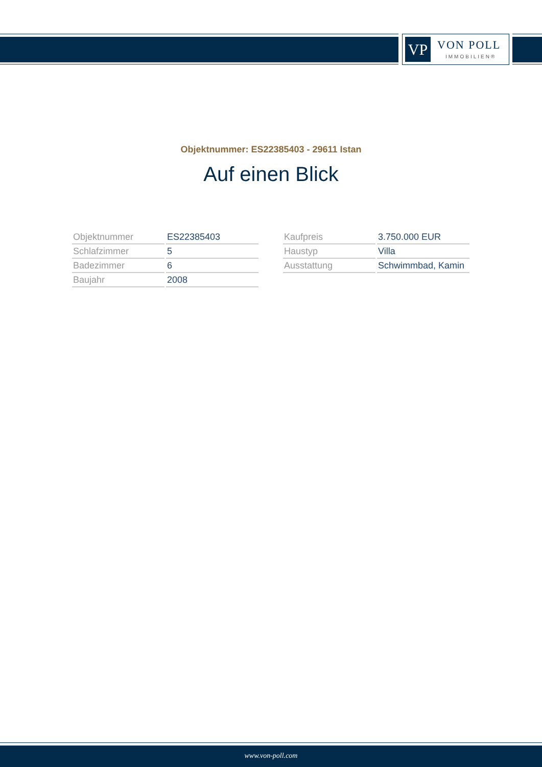VP VON POLL
IMMOBILIEN®
Objektnummer: ES22385403 - 29611 Istan
Auf einen Blick
| Objektnummer | ES22385403 |
| Schlafzimmer | 5 |
| Badezimmer | 6 |
| Baujahr | 2008 |
| Kaufpreis | 3.750.000 EUR |
| Haustyp | Villa |
| Ausstattung | Schwimmbad, Kamin |
www.von-poll.com